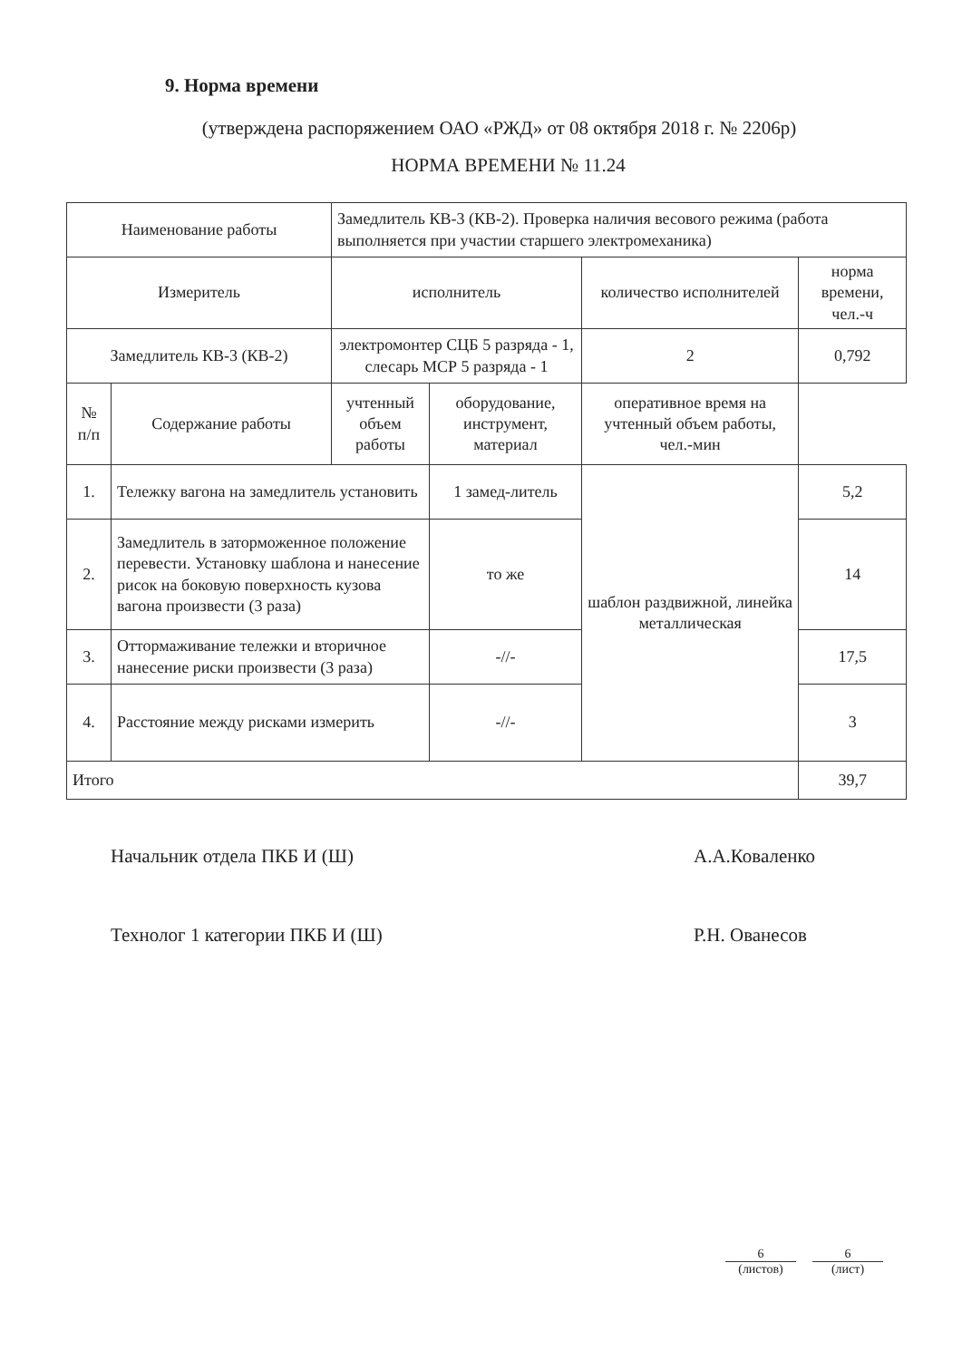9. Норма времени
(утверждена распоряжением ОАО «РЖД» от 08 октября 2018 г. № 2206р)
НОРМА ВРЕМЕНИ № 11.24
| Наименование работы | | Замедлитель КВ-3 (КВ-2). Проверка наличия весового режима (работа выполняется при участии старшего электромеханика) | | | |
| Измеритель | | исполнитель | | количество исполнителей | норма времени, чел.-ч |
| Замедлитель КВ-3 (КВ-2) | | электромонтер СЦБ 5 разряда - 1, слесарь МСР 5 разряда - 1 | | 2 | 0,792 |
| № п/п | Содержание работы | | учтенный объем работы | оборудование, инструмент, материал | оперативное время на учтенный объем работы, чел.-мин |
| 1. | Тележку вагона на замедлитель установить | | 1 замед-литель | шаблон раздвижной, линейка металлическая | 5,2 |
| 2. | Замедлитель в заторможенное положение перевести. Установку шаблона и нанесение рисок на боковую поверхность кузова вагона произвести (3 раза) | | то же | | 14 |
| 3. | Оттормаживание тележки и вторичное нанесение риски произвести (3 раза) | | -//- | | 17,5 |
| 4. | Расстояние между рисками измерить | | -//- | | 3 |
| Итого | | | | | 39,7 |
Начальник отдела ПКБ И (Ш) А.А.Коваленко
Технолог 1 категории ПКБ И (Ш) Р.Н. Ованесов
6
(листов)
6
(лист)